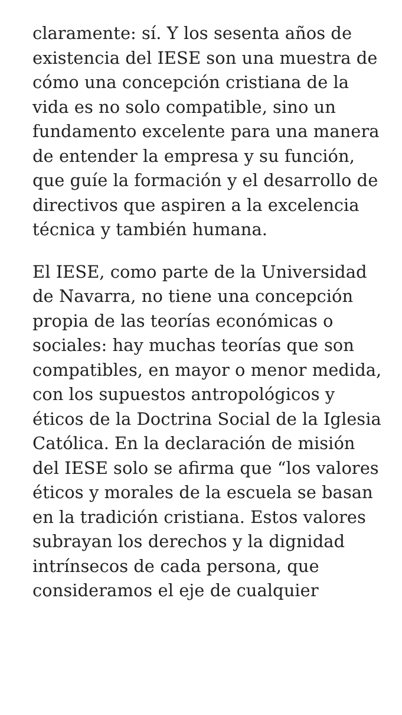claramente: sí. Y los sesenta años de existencia del IESE son una muestra de cómo una concepción cristiana de la vida es no solo compatible, sino un fundamento excelente para una manera de entender la empresa y su función, que guíe la formación y el desarrollo de directivos que aspiren a la excelencia técnica y también humana.
El IESE, como parte de la Universidad de Navarra, no tiene una concepción propia de las teorías económicas o sociales: hay muchas teorías que son compatibles, en mayor o menor medida, con los supuestos antropológicos y éticos de la Doctrina Social de la Iglesia Católica. En la declaración de misión del IESE solo se afirma que “los valores éticos y morales de la escuela se basan en la tradición cristiana. Estos valores subrayan los derechos y la dignidad intrínsecos de cada persona, que consideramos el eje de cualquier